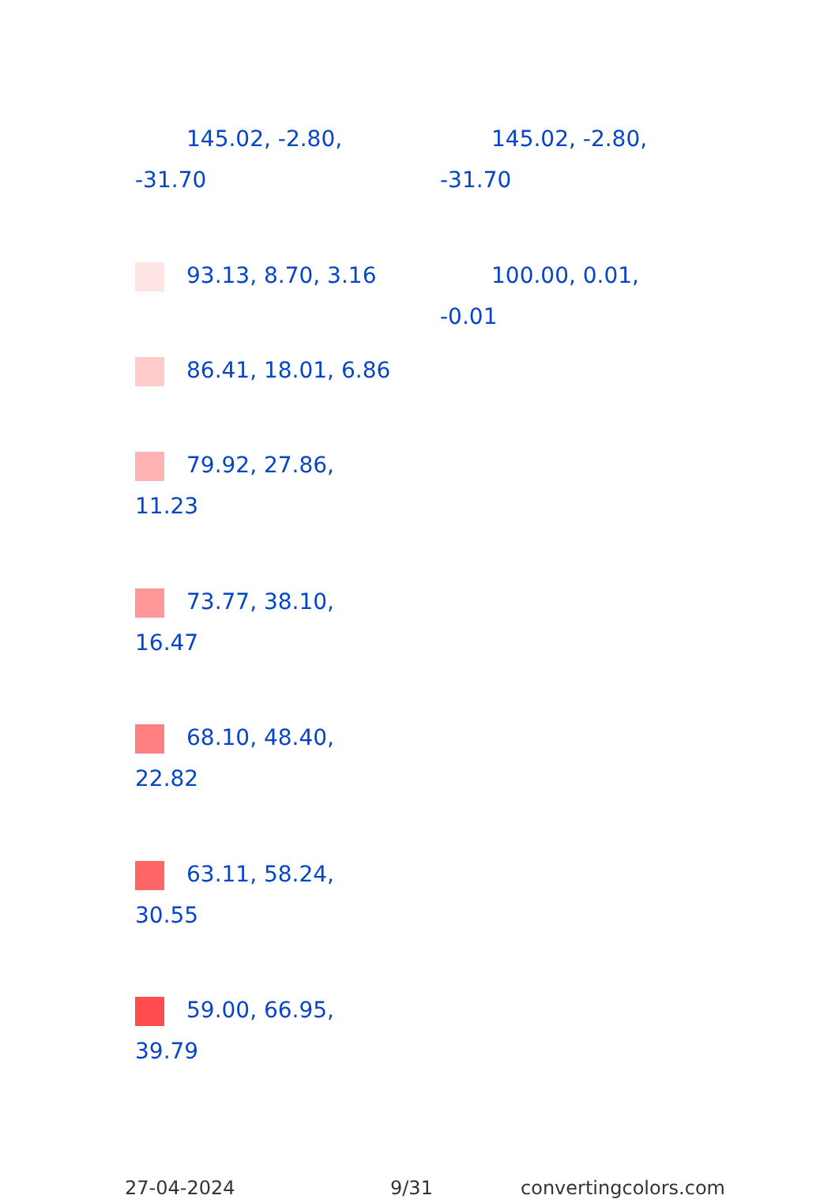145.02, -2.80, -31.70
145.02, -2.80, -31.70
93.13, 8.70, 3.16
100.00, 0.01, -0.01
86.41, 18.01, 6.86
79.92, 27.86, 11.23
73.77, 38.10, 16.47
68.10, 48.40, 22.82
63.11, 58.24, 30.55
59.00, 66.95, 39.79
27-04-2024 9/31 convertingcolors.com